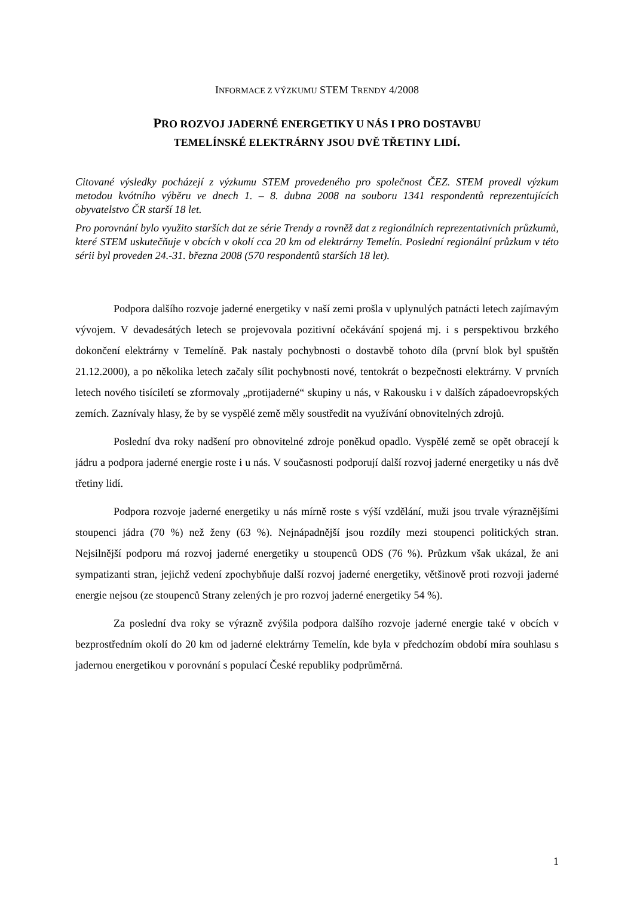INFORMACE Z VÝZKUMU STEM TRENDY 4/2008
PRO ROZVOJ JADERNÉ ENERGETIKY U NÁS I PRO DOSTAVBU
TEMELÍNSKÉ ELEKTRÁRNY JSOU DVĚ TŘETINY LIDÍ.
Citované výsledky pocházejí z výzkumu STEM provedeného pro společnost ČEZ. STEM provedl výzkum metodou kvótního výběru ve dnech 1. – 8. dubna 2008 na souboru 1341 respondentů reprezentujících obyvatelstvo ČR starší 18 let.
Pro porovnání bylo využito starších dat ze série Trendy a rovněž dat z regionálních reprezentativních průzkumů, které STEM uskutečňuje v obcích v okolí cca 20 km od elektrárny Temelín. Poslední regionální průzkum v této sérii byl proveden 24.-31. března 2008 (570 respondentů starších 18 let).
Podpora dalšího rozvoje jaderné energetiky v naší zemi prošla v uplynulých patnácti letech zajímavým vývojem. V devadesátých letech se projevovala pozitivní očekávání spojená mj. i s perspektivou brzkého dokončení elektrárny v Temelíně. Pak nastaly pochybnosti o dostavbě tohoto díla (první blok byl spuštěn 21.12.2000), a po několika letech začaly sílit pochybnosti nové, tentokrát o bezpečnosti elektrárny. V prvních letech nového tisíciletí se zformovaly „protijaderné“ skupiny u nás, v Rakousku i v dalších západoevropských zemích. Zaznívaly hlasy, že by se vyspělé země měly soustředit na využívání obnovitelných zdrojů.
Poslední dva roky nadšení pro obnovitelné zdroje poněkud opadlo. Vyspělé země se opět obracejí k jádru a podpora jaderné energie roste i u nás. V současnosti podporují další rozvoj jaderné energetiky u nás dvě třetiny lidí.
Podpora rozvoje jaderné energetiky u nás mírně roste s výší vzdělání, muži jsou trvale výraznějšími stoupenci jádra (70 %) než ženy (63 %). Nejnápadnější jsou rozdíly mezi stoupenci politických stran. Nejsilnější podporu má rozvoj jaderné energetiky u stoupenců ODS (76 %). Průzkum však ukázal, že ani sympatizanti stran, jejichž vedení zpochybňuje další rozvoj jaderné energetiky, většinově proti rozvoji jaderné energie nejsou (ze stoupenců Strany zelených je pro rozvoj jaderné energetiky 54 %).
Za poslední dva roky se výrazně zvýšila podpora dalšího rozvoje jaderné energie také v obcích v bezprostředním okolí do 20 km od jaderné elektrárny Temelín, kde byla v předchozím období míra souhlasu s jadernou energetikou v porovnání s populací České republiky podprůměrná.
1